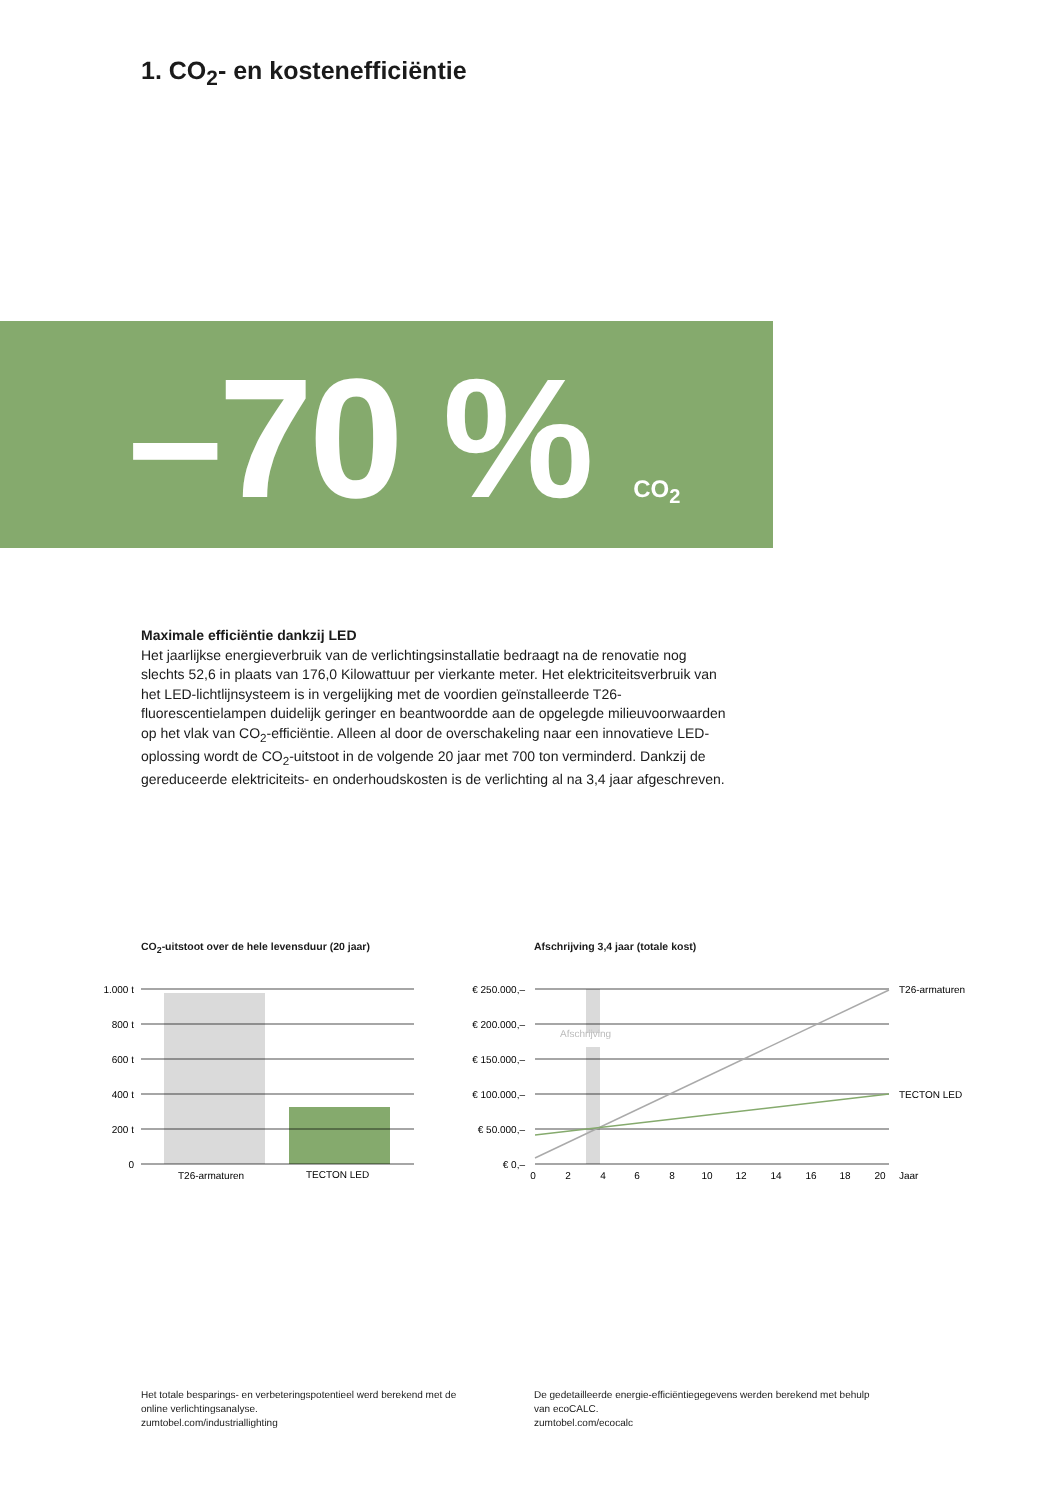1. CO<sub>2</sub>- en kostenefficiëntie
–70 % CO<sub>2</sub>
Maximale efficiëntie dankzij LED
Het jaarlijkse energieverbruik van de verlichtingsinstallatie bedraagt na de renovatie nog slechts 52,6 in plaats van 176,0 Kilowattuur per vierkante meter. Het elektriciteitsverbruik van het LED-lichtlijnsysteem is in vergelijking met de voordien geïnstalleerde T26-fluorescentielampen duidelijk geringer en beantwoordde aan de opgelegde milieuvoorwaarden op het vlak van CO<sub>2</sub>-efficiëntie. Alleen al door de overschakeling naar een innovatieve LED-oplossing wordt de CO<sub>2</sub>-uitstoot in de volgende 20 jaar met 700 ton verminderd. Dankzij de gereduceerde elektriciteits- en onderhoudskosten is de verlichting al na 3,4 jaar afgeschreven.
CO<sub>2</sub>-uitstoot over de hele levensduur (20 jaar)
Afschrijving 3,4 jaar (totale kost)
1.000 t
800 t
600 t
400 t
200 t
0
T26-armaturen
TECTON LED
Afschrijving
€ 250.000,–
€ 200.000,–
€ 150.000,–
€ 100.000,–
€ 50.000,–
€ 0,–
T26-armaturen
TECTON LED
0
2
4
6
8
10
12
14
16
18
20
Jaar
Het totale besparings- en verbeteringspotentieel werd berekend met de online verlichtingsanalyse.
zumtobel.com/industriallighting
De gedetailleerde energie-efficiëntiegegevens werden berekend met behulp van ecoCALC.
zumtobel.com/ecocalc